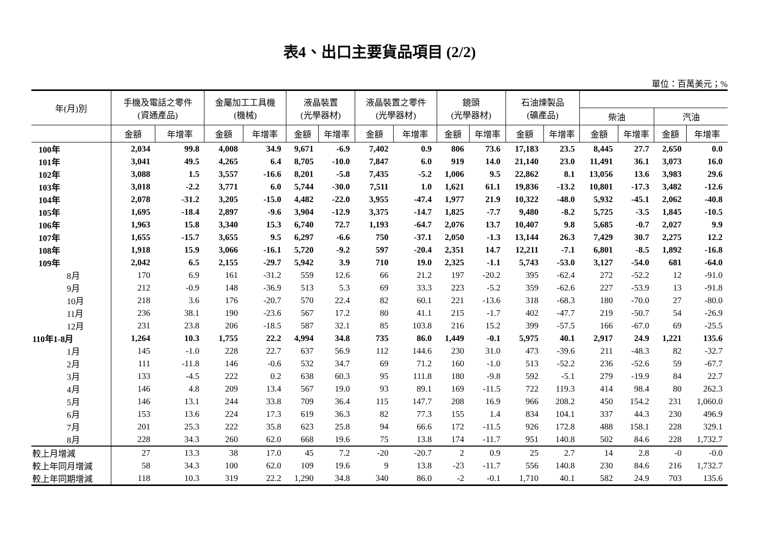表4、出口主要貨品項目 (2/2)
單位：百萬美元；%
| 年(月)別 | 手機及電話之零件 (資通產品) | | 金屬加工工具機 (機械) | | 液晶裝置 (光學器材) | | 液晶裝置之零件 (光學器材) | | 鏡頭 (光學器材) | | 石油煉製品 (礦產品) | | | | | |
| --- | --- | --- | --- | --- | --- | --- | --- | --- | --- | --- | --- | --- | --- | --- | --- | --- |
| | | | | | | | | | | | | | 柴油 | | 汽油 | |
| | 金額 | 年增率 | 金額 | 年增率 | 金額 | 年增率 | 金額 | 年增率 | 金額 | 年增率 | 金額 | 年增率 | 金額 | 年增率 | 金額 | 年增率 |
| 100年 | 2,034 | 99.8 | 4,008 | 34.9 | 9,671 | -6.9 | 7,402 | 0.9 | 806 | 73.6 | 17,183 | 23.5 | 8,445 | 27.7 | 2,650 | 0.0 |
| 101年 | 3,041 | 49.5 | 4,265 | 6.4 | 8,705 | -10.0 | 7,847 | 6.0 | 919 | 14.0 | 21,140 | 23.0 | 11,491 | 36.1 | 3,073 | 16.0 |
| 102年 | 3,088 | 1.5 | 3,557 | -16.6 | 8,201 | -5.8 | 7,435 | -5.2 | 1,006 | 9.5 | 22,862 | 8.1 | 13,056 | 13.6 | 3,983 | 29.6 |
| 103年 | 3,018 | -2.2 | 3,771 | 6.0 | 5,744 | -30.0 | 7,511 | 1.0 | 1,621 | 61.1 | 19,836 | -13.2 | 10,801 | -17.3 | 3,482 | -12.6 |
| 104年 | 2,078 | -31.2 | 3,205 | -15.0 | 4,482 | -22.0 | 3,955 | -47.4 | 1,977 | 21.9 | 10,322 | -48.0 | 5,932 | -45.1 | 2,062 | -40.8 |
| 105年 | 1,695 | -18.4 | 2,897 | -9.6 | 3,904 | -12.9 | 3,375 | -14.7 | 1,825 | -7.7 | 9,480 | -8.2 | 5,725 | -3.5 | 1,845 | -10.5 |
| 106年 | 1,963 | 15.8 | 3,340 | 15.3 | 6,740 | 72.7 | 1,193 | -64.7 | 2,076 | 13.7 | 10,407 | 9.8 | 5,685 | -0.7 | 2,027 | 9.9 |
| 107年 | 1,655 | -15.7 | 3,655 | 9.5 | 6,297 | -6.6 | 750 | -37.1 | 2,050 | -1.3 | 13,144 | 26.3 | 7,429 | 30.7 | 2,275 | 12.2 |
| 108年 | 1,918 | 15.9 | 3,066 | -16.1 | 5,720 | -9.2 | 597 | -20.4 | 2,351 | 14.7 | 12,211 | -7.1 | 6,801 | -8.5 | 1,892 | -16.8 |
| 109年 | 2,042 | 6.5 | 2,155 | -29.7 | 5,942 | 3.9 | 710 | 19.0 | 2,325 | -1.1 | 5,743 | -53.0 | 3,127 | -54.0 | 681 | -64.0 |
| 8月 | 170 | 6.9 | 161 | -31.2 | 559 | 12.6 | 66 | 21.2 | 197 | -20.2 | 395 | -62.4 | 272 | -52.2 | 12 | -91.0 |
| 9月 | 212 | -0.9 | 148 | -36.9 | 513 | 5.3 | 69 | 33.3 | 223 | -5.2 | 359 | -62.6 | 227 | -53.9 | 13 | -91.8 |
| 10月 | 218 | 3.6 | 176 | -20.7 | 570 | 22.4 | 82 | 60.1 | 221 | -13.6 | 318 | -68.3 | 180 | -70.0 | 27 | -80.0 |
| 11月 | 236 | 38.1 | 190 | -23.6 | 567 | 17.2 | 80 | 41.1 | 215 | -1.7 | 402 | -47.7 | 219 | -50.7 | 54 | -26.9 |
| 12月 | 231 | 23.8 | 206 | -18.5 | 587 | 32.1 | 85 | 103.8 | 216 | 15.2 | 399 | -57.5 | 166 | -67.0 | 69 | -25.5 |
| 110年1-8月 | 1,264 | 10.3 | 1,755 | 22.2 | 4,994 | 34.8 | 735 | 86.0 | 1,449 | -0.1 | 5,975 | 40.1 | 2,917 | 24.9 | 1,221 | 135.6 |
| 1月 | 145 | -1.0 | 228 | 22.7 | 637 | 56.9 | 112 | 144.6 | 230 | 31.0 | 473 | -39.6 | 211 | -48.3 | 82 | -32.7 |
| 2月 | 111 | -11.8 | 146 | -0.6 | 532 | 34.7 | 69 | 71.2 | 160 | -1.0 | 513 | -52.2 | 236 | -52.6 | 59 | -67.7 |
| 3月 | 133 | -4.5 | 222 | 0.2 | 638 | 60.3 | 95 | 111.8 | 180 | -9.8 | 592 | -5.1 | 279 | -19.9 | 84 | 22.7 |
| 4月 | 146 | 4.8 | 209 | 13.4 | 567 | 19.0 | 93 | 89.1 | 169 | -11.5 | 722 | 119.3 | 414 | 98.4 | 80 | 262.3 |
| 5月 | 146 | 13.1 | 244 | 33.8 | 709 | 36.4 | 115 | 147.7 | 208 | 16.9 | 966 | 208.2 | 450 | 154.2 | 231 | 1,060.0 |
| 6月 | 153 | 13.6 | 224 | 17.3 | 619 | 36.3 | 82 | 77.3 | 155 | 1.4 | 834 | 104.1 | 337 | 44.3 | 230 | 496.9 |
| 7月 | 201 | 25.3 | 222 | 35.8 | 623 | 25.8 | 94 | 66.6 | 172 | -11.5 | 926 | 172.8 | 488 | 158.1 | 228 | 329.1 |
| 8月 | 228 | 34.3 | 260 | 62.0 | 668 | 19.6 | 75 | 13.8 | 174 | -11.7 | 951 | 140.8 | 502 | 84.6 | 228 | 1,732.7 |
| 較上月增減 | 27 | 13.3 | 38 | 17.0 | 45 | 7.2 | -20 | -20.7 | 2 | 0.9 | 25 | 2.7 | 14 | 2.8 | -0 | -0.0 |
| 較上年同月增減 | 58 | 34.3 | 100 | 62.0 | 109 | 19.6 | 9 | 13.8 | -23 | -11.7 | 556 | 140.8 | 230 | 84.6 | 216 | 1,732.7 |
| 較上年同期增減 | 118 | 10.3 | 319 | 22.2 | 1,290 | 34.8 | 340 | 86.0 | -2 | -0.1 | 1,710 | 40.1 | 582 | 24.9 | 703 | 135.6 |